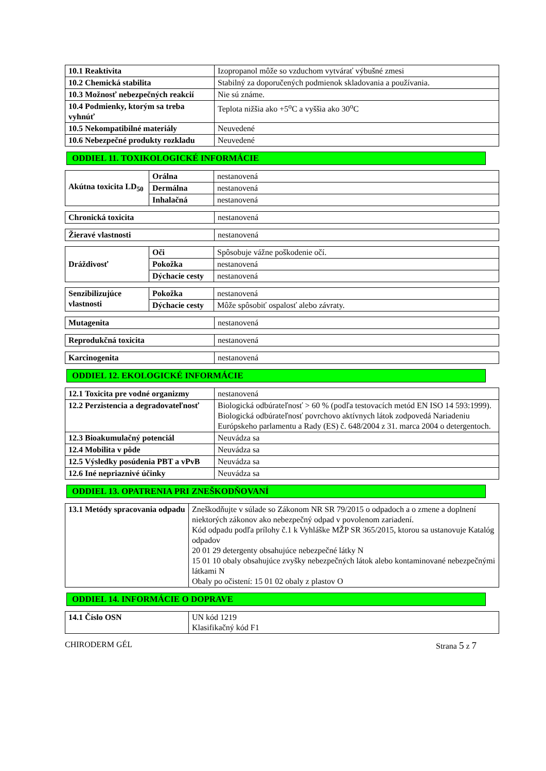| 10.1 Reaktivita | Izopropanol môže so vzduchom vytvárať výbušné zmesi |
| 10.2 Chemická stabilita | Stabilný za doporučených podmienok skladovania a používania. |
| 10.3 Možnosť nebezpečných reakcií | Nie sú známe. |
| 10.4 Podmienky, ktorým sa treba vyhnúť | Teplota nižšia ako +5<sup>o</sup>C a vyššia ako 30<sup>o</sup>C |
| 10.5 Nekompatibilné materiály | Neuvedené |
| 10.6 Nebezpečné produkty rozkladu | Neuvedené |
ODDIEL 11. TOXIKOLOGICKÉ INFORMÁCIE
| Akútna toxicita LD<sub>50</sub> | Orálna | nestanovená |
| | Dermálna | nestanovená |
| | Inhalačná | nestanovená |
| Chronická toxicita | nestanovená |
| Žieravé vlastnosti | nestanovená |
| Dráždivosť | Oči | Spôsobuje vážne poškodenie očí. |
| | Pokožka | nestanovená |
| | Dýchacie cesty | nestanovená |
| Senzibilizujúce vlastnosti | Pokožka | nestanovená |
| | Dýchacie cesty | Môže spôsobiť ospalosť alebo závraty. |
| Mutagenita | nestanovená |
| Reprodukčná toxicita | nestanovená |
| Karcinogenita | nestanovená |
ODDIEL 12. EKOLOGICKÉ INFORMÁCIE
| 12.1 Toxicita pre vodné organizmy | nestanovená |
| 12.2 Perzistencia a degradovateľnosť | Biologická odbúrateľnosť > 60 % (podľa testovacích metód EN ISO 14 593:1999). Biologická odbúrateľnosť povrchovo aktívnych látok zodpovedá Nariadeniu Európskeho parlamentu a Rady (ES) č. 648/2004 z 31. marca 2004 o detergentoch. |
| 12.3 Bioakumulačný potenciál | Neuvádza sa |
| 12.4 Mobilita v pôde | Neuvádza sa |
| 12.5 Výsledky posúdenia PBT a vPvB | Neuvádza sa |
| 12.6 Iné nepriaznivé účinky | Neuvádza sa |
ODDIEL 13. OPATRENIA PRI ZNEŠKODŇOVANÍ
| 13.1 Metódy spracovania odpadu | Zneškodňujte v súlade so Zákonom NR SR 79/2015 o odpadoch a o zmene a doplnení niektorých zákonov ako nebezpečný odpad v povolenom zariadení. Kód odpadu podľa prílohy č.1 k Vyhláške MŽP SR 365/2015, ktorou sa ustanovuje Katalóg odpadov 20 01 29 detergenty obsahujúce nebezpečné látky N 15 01 10 obaly obsahujúce zvyšky nebezpečných látok alebo kontaminované nebezpečnými látkami N Obaly po očistení: 15 01 02 obaly z plastov O |
ODDIEL 14. INFORMÁCIE O DOPRAVE
| 14.1 Číslo OSN | UN kód 1219 Klasifikačný kód F1 |
CHIRODERM GÉL Strana 5 z 7